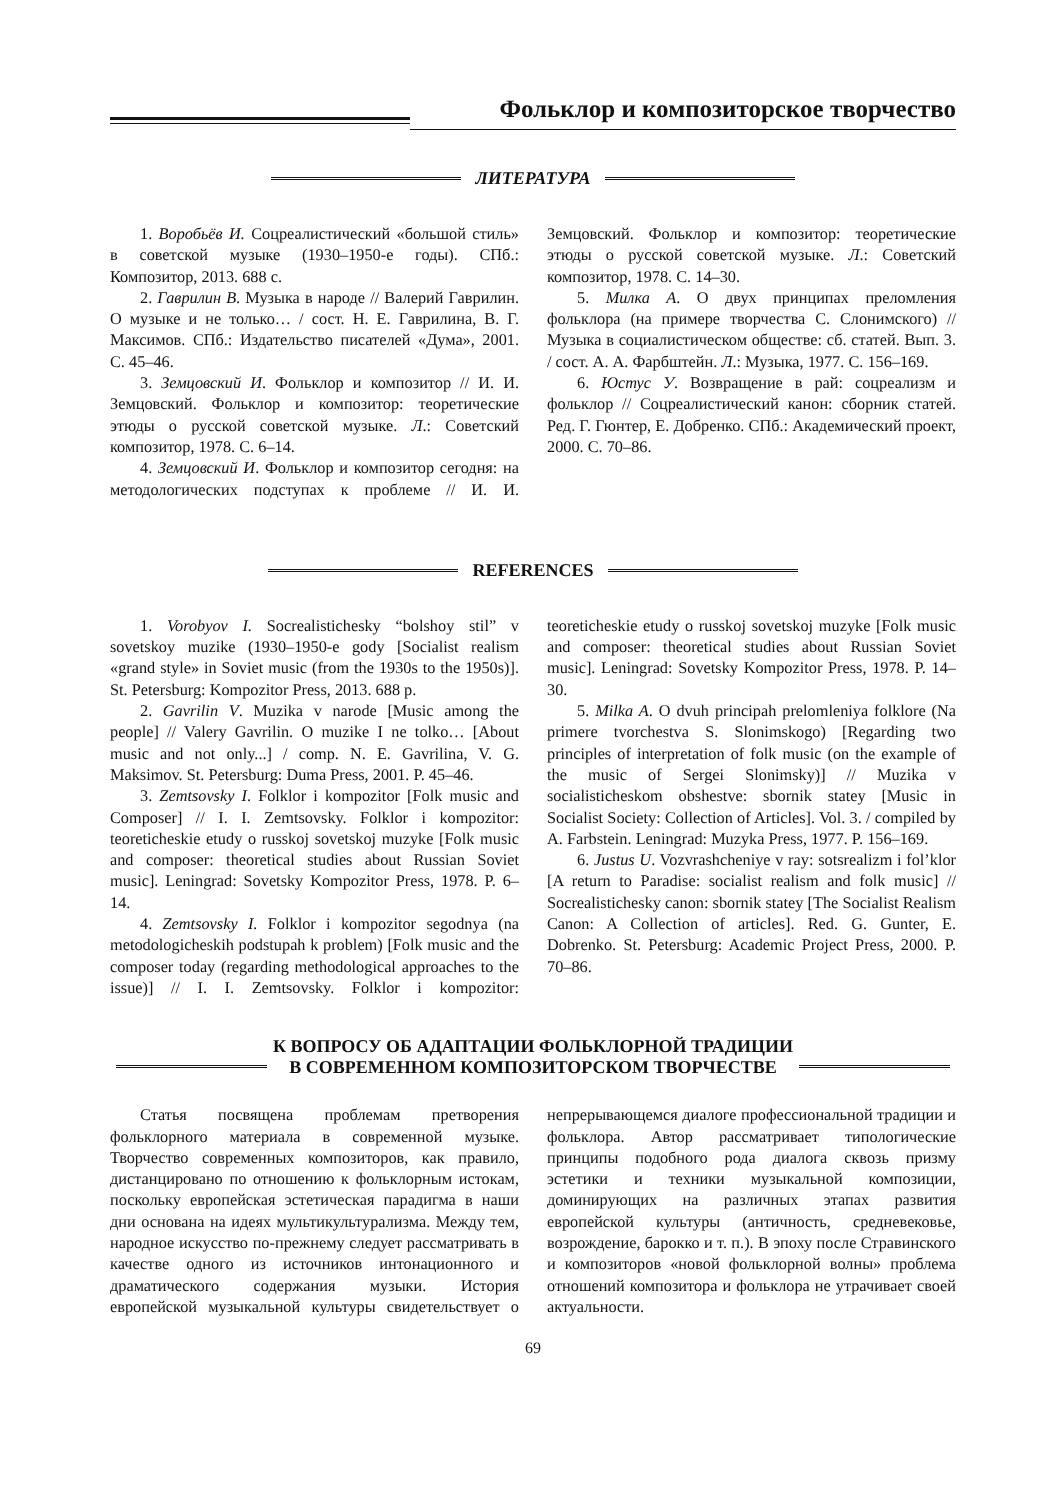Фольклор и композиторское творчество
ЛИТЕРАТУРА
1. Воробьёв И. Соцреалистический «большой стиль» в советской музыке (1930–1950-е годы). СПб.: Композитор, 2013. 688 с.
2. Гаврилин В. Музыка в народе // Валерий Гаврилин. О музыке и не только… / сост. Н. Е. Гаврилина, В. Г. Максимов. СПб.: Издательство писателей «Дума», 2001. С. 45–46.
3. Земцовский И. Фольклор и композитор // И. И. Земцовский. Фольклор и композитор: теоретические этюды о русской советской музыке. Л.: Советский композитор, 1978. С. 6–14.
4. Земцовский И. Фольклор и композитор сегодня: на методологических подступах к проблеме // И. И. Земцовский. Фольклор и композитор: теоретические этюды о русской советской музыке. Л.: Советский композитор, 1978. С. 14–30.
5. Милка А. О двух принципах преломления фольклора (на примере творчества С. Слонимского) // Музыка в социалистическом обществе: сб. статей. Вып. 3. / сост. А. А. Фарбштейн. Л.: Музыка, 1977. С. 156–169.
6. Юстус У. Возвращение в рай: соцреализм и фольклор // Соцреалистический канон: сборник статей. Ред. Г. Гюнтер, Е. Добренко. СПб.: Академический проект, 2000. С. 70–86.
REFERENCES
1. Vorobyov I. Socrealistichesky “bolshoy stil” v sovetskoy muzike (1930–1950-e gody [Socialist realism «grand style» in Soviet music (from the 1930s to the 1950s)]. St. Petersburg: Kompozitor Press, 2013. 688 p.
2. Gavrilin V. Muzika v narode [Music among the people] // Valery Gavrilin. O muzike I ne tolko… [About music and not only...] / comp. N. E. Gavrilina, V. G. Maksimov. St. Petersburg: Duma Press, 2001. P. 45–46.
3. Zemtsovsky I. Folklor i kompozitor [Folk music and Composer] // I. I. Zemtsovsky. Folklor i kompozitor: teoreticheskie etudy o russkoj sovetskoj muzyke [Folk music and composer: theoretical studies about Russian Soviet music]. Leningrad: Sovetsky Kompozitor Press, 1978. P. 6–14.
4. Zemtsovsky I. Folklor i kompozitor segodnya (na metodologicheskih podstupah k problem) [Folk music and the composer today (regarding methodological approaches to the issue)] // I. I. Zemtsovsky. Folklor i kompozitor: teoreticheskie etudy o russkoj sovetskoj muzyke [Folk music and composer: theoretical studies about Russian Soviet music]. Leningrad: Sovetsky Kompozitor Press, 1978. P. 14–30.
5. Milka A. O dvuh principah prelomleniya folklore (Na primere tvorchestva S. Slonimskogo) [Regarding two principles of interpretation of folk music (on the example of the music of Sergei Slonimsky)] // Muzika v socialisticheskom obshestve: sbornik statey [Music in Socialist Society: Collection of Articles]. Vol. 3. / compiled by A. Farbstein. Leningrad: Muzyka Press, 1977. P. 156–169.
6. Justus U. Vozvrashcheniye v ray: sotsrealizm i fol’klor [A return to Paradise: socialist realism and folk music] // Socrealistichesky canon: sbornik statey [The Socialist Realism Canon: A Collection of articles]. Red. G. Gunter, E. Dobrenko. St. Petersburg: Academic Project Press, 2000. P. 70–86.
К ВОПРОСУ ОБ АДАПТАЦИИ ФОЛЬКЛОРНОЙ ТРАДИЦИИ
В СОВРЕМЕННОМ КОМПОЗИТОРСКОМ ТВОРЧЕСТВЕ
Статья посвящена проблемам претворения фольклорного материала в современной музыке. Творчество современных композиторов, как правило, дистанцировано по отношению к фольклорным истокам, поскольку европейская эстетическая парадигма в наши дни основана на идеях мультикультурализма. Между тем, народное искусство по-прежнему следует рассматривать в качестве одного из источников интонационного и драматического содержания музыки. История европейской музыкальной культуры свидетельствует о непрерывающемся диалоге профессиональной традиции и фольклора. Автор рассматривает типологические принципы подобного рода диалога сквозь призму эстетики и техники музыкальной композиции, доминирующих на различных этапах развития европейской культуры (античность, средневековье, возрождение, барокко и т. п.). В эпоху после Стравинского и композиторов «новой фольклорной волны» проблема отношений композитора и фольклора не утрачивает своей актуальности.
69